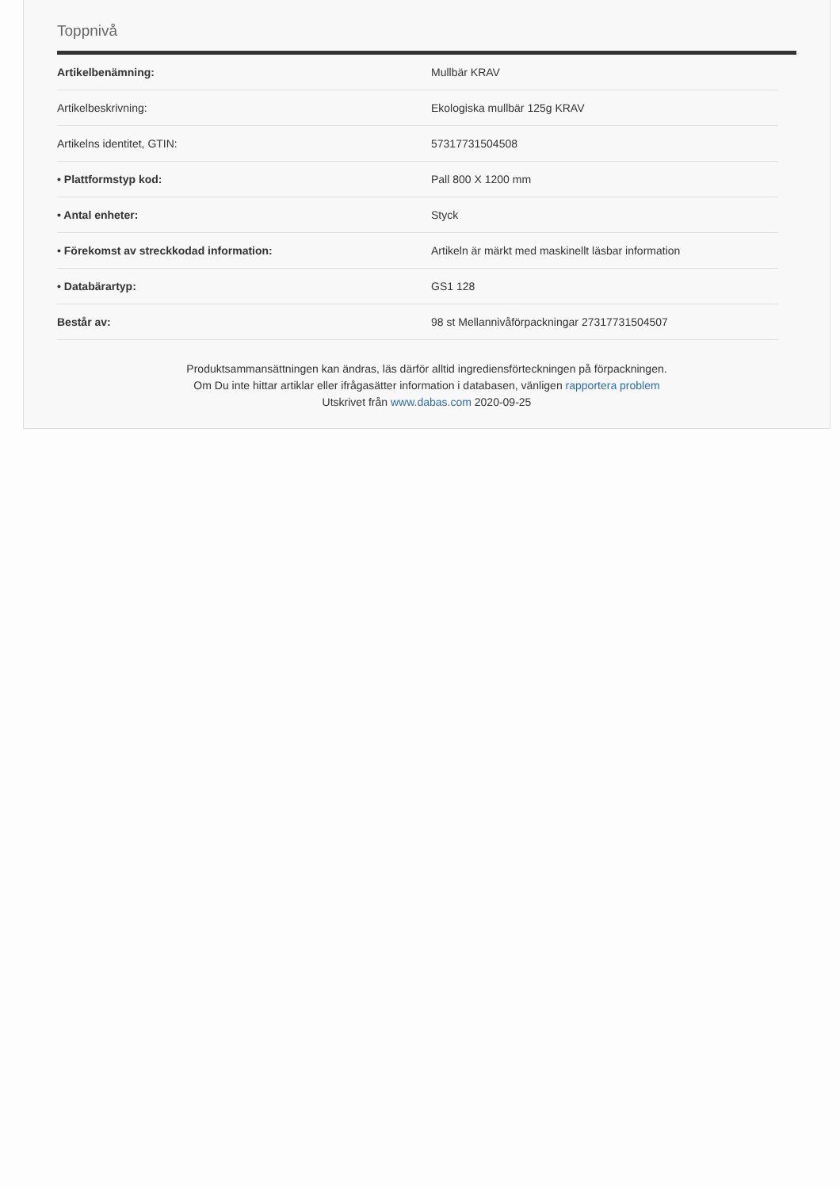Toppnivå
| Artikelbenämning: | Mullbär KRAV |
| Artikelbeskrivning: | Ekologiska mullbär 125g KRAV |
| Artikelns identitet, GTIN: | 57317731504508 |
| • Plattformstyp kod: | Pall 800 X 1200 mm |
| • Antal enheter: | Styck |
| • Förekomst av streckkodad information: | Artikeln är märkt med maskinellt läsbar information |
| • Databärartyp: | GS1 128 |
| Består av: | 98 st Mellannivåförpackningar 27317731504507 |
Produktsammansättningen kan ändras, läs därför alltid ingrediensförteckningen på förpackningen.
Om Du inte hittar artiklar eller ifrågasätter information i databasen, vänligen rapportera problem
Utskrivet från www.dabas.com 2020-09-25